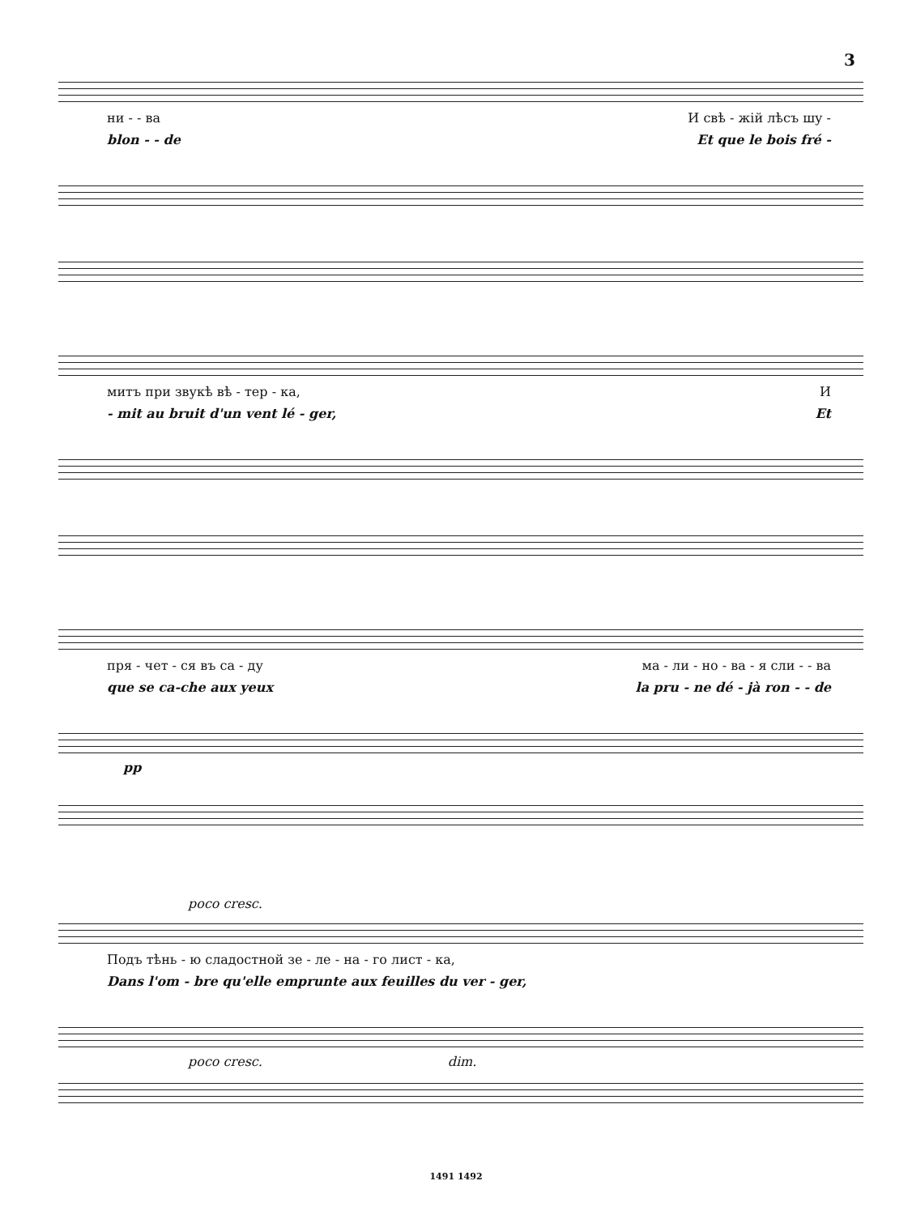3
ни - - ва И свѣ - жій лѣсъ шу -
blon - - de Et que le bois fré -
митъ при звукѣ вѣ - тер - ка, И
- mit au bruit d'un vent lé - ger, Et
пря - чет - ся въ са - ду ма - ли - но - ва - я сли - - ва
que se ca-che aux yeux la pru - ne dé - jà ron - - de
pp
poco cresc.
Подъ тѣнь - ю сладостной зе - ле - на - го лист - ка,
Dans l'om - bre qu'elle emprunte aux feuilles du ver - ger,
poco cresc. dim.
1491 1492